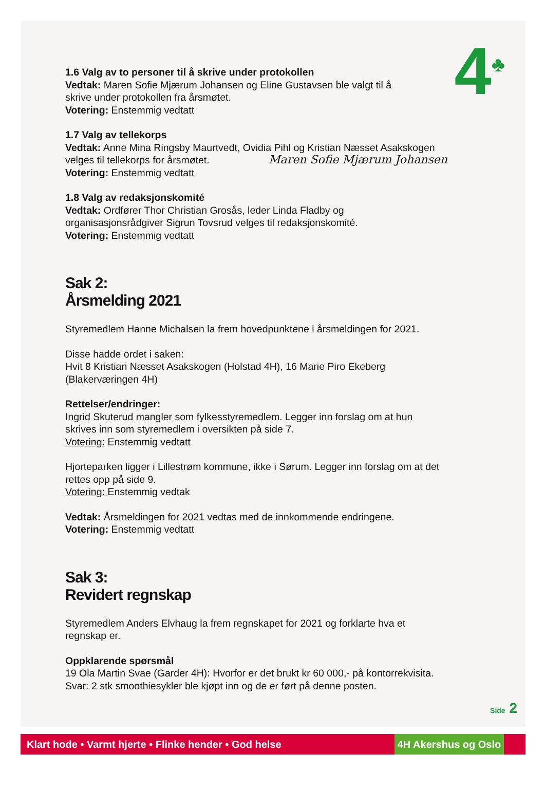4<sup>♣</sup>
1.6 Valg av to personer til å skrive under protokollen
Vedtak: Maren Sofie Mjærum Johansen og Eline Gustavsen ble valgt til å
skrive under protokollen fra årsmøtet.
Votering: Enstemmig vedtatt
1.7 Valg av tellekorps
Vedtak: Anne Mina Ringsby Maurtvedt, Ovidia Pihl og Kristian Næsset Asakskogen
velges til tellekorps for årsmøtet. Maren Sofie Mjærum Johansen
Votering: Enstemmig vedtatt
1.8 Valg av redaksjonskomité
Vedtak: Ordfører Thor Christian Grosås, leder Linda Fladby og
organisasjonsrådgiver Sigrun Tovsrud velges til redaksjonskomité.
Votering: Enstemmig vedtatt
Sak 2:
Årsmelding 2021
Styremedlem Hanne Michalsen la frem hovedpunktene i årsmeldingen for 2021.
Disse hadde ordet i saken:
Hvit 8 Kristian Næsset Asakskogen (Holstad 4H), 16 Marie Piro Ekeberg
(Blakerværingen 4H)
Rettelser/endringer:
Ingrid Skuterud mangler som fylkesstyremedlem. Legger inn forslag om at hun
skrives inn som styremedlem i oversikten på side 7.
Votering: Enstemmig vedtatt
Hjorteparken ligger i Lillestrøm kommune, ikke i Sørum. Legger inn forslag om at det
rettes opp på side 9.
Votering: Enstemmig vedtak
Vedtak: Årsmeldingen for 2021 vedtas med de innkommende endringene.
Votering: Enstemmig vedtatt
Sak 3:
Revidert regnskap
Styremedlem Anders Elvhaug la frem regnskapet for 2021 og forklarte hva et
regnskap er.
Oppklarende spørsmål
19 Ola Martin Svae (Garder 4H): Hvorfor er det brukt kr 60 000,- på kontorrekvisita.
Svar: 2 stk smoothiesykler ble kjøpt inn og de er ført på denne posten.
Side 2
Klart hode • Varmt hjerte • Flinke hender • God helse
4H Akershus og Oslo